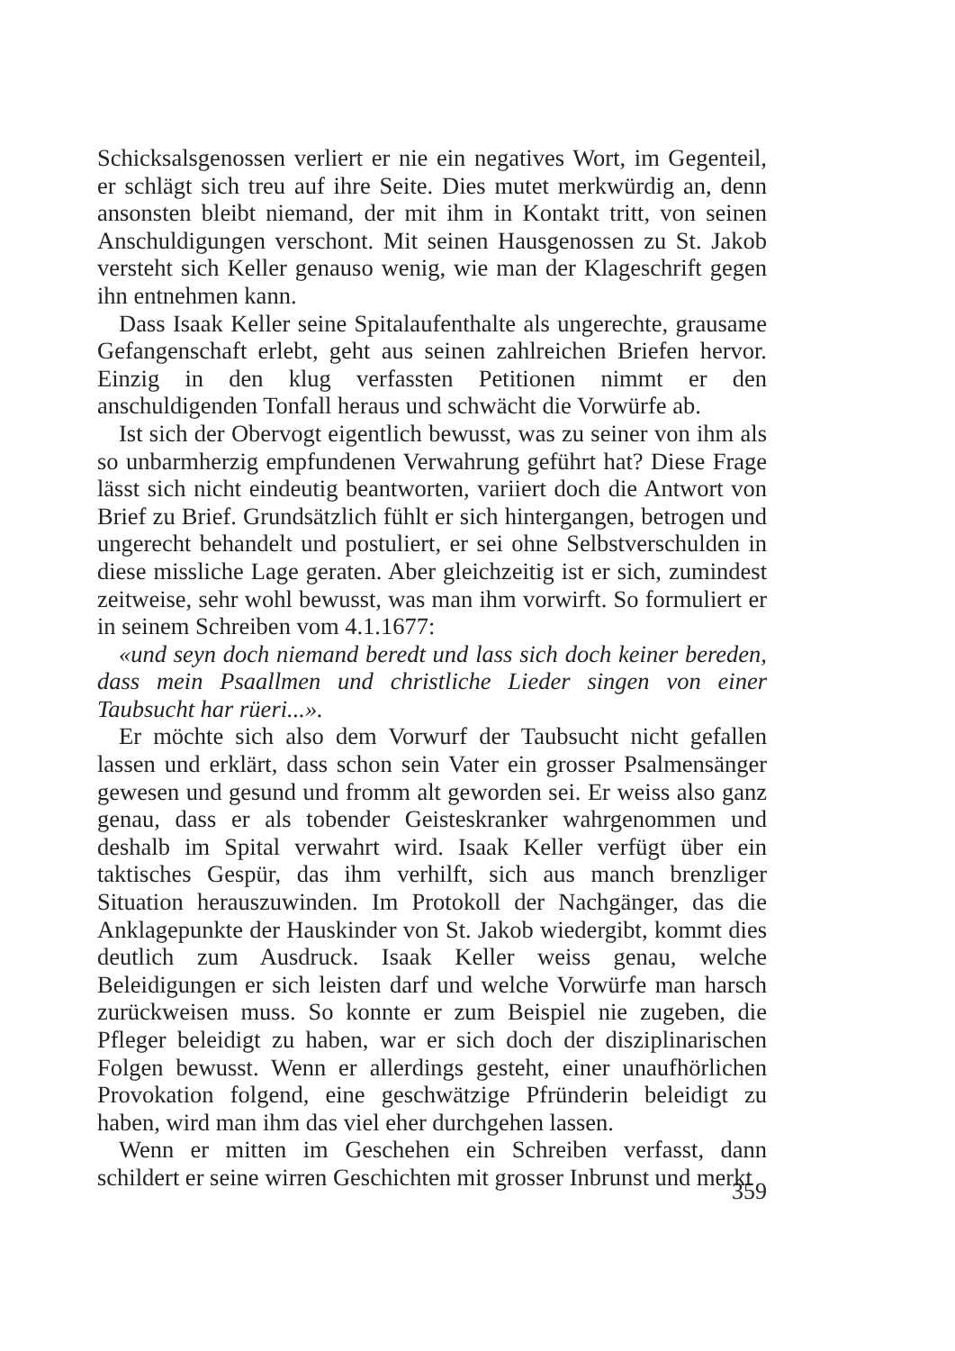Schicksalsgenossen verliert er nie ein negatives Wort, im Gegenteil, er schlägt sich treu auf ihre Seite. Dies mutet merkwürdig an, denn ansonsten bleibt niemand, der mit ihm in Kontakt tritt, von seinen Anschuldigungen verschont. Mit seinen Hausgenossen zu St. Jakob versteht sich Keller genauso wenig, wie man der Klageschrift gegen ihn entnehmen kann.
Dass Isaak Keller seine Spitalaufenthalte als ungerechte, grausame Gefangenschaft erlebt, geht aus seinen zahlreichen Briefen hervor. Einzig in den klug verfassten Petitionen nimmt er den anschuldigenden Tonfall heraus und schwächt die Vorwürfe ab.
Ist sich der Obervogt eigentlich bewusst, was zu seiner von ihm als so unbarmherzig empfundenen Verwahrung geführt hat? Diese Frage lässt sich nicht eindeutig beantworten, variiert doch die Antwort von Brief zu Brief. Grundsätzlich fühlt er sich hintergangen, betrogen und ungerecht behandelt und postuliert, er sei ohne Selbstverschulden in diese missliche Lage geraten. Aber gleichzeitig ist er sich, zumindest zeitweise, sehr wohl bewusst, was man ihm vorwirft. So formuliert er in seinem Schreiben vom 4.1.1677:
«und seyn doch niemand beredt und lass sich doch keiner bereden, dass mein Psaallmen und christliche Lieder singen von einer Taubsucht har rüeri...».
Er möchte sich also dem Vorwurf der Taubsucht nicht gefallen lassen und erklärt, dass schon sein Vater ein grosser Psalmensänger gewesen und gesund und fromm alt geworden sei. Er weiss also ganz genau, dass er als tobender Geisteskranker wahrgenommen und deshalb im Spital verwahrt wird. Isaak Keller verfügt über ein taktisches Gespür, das ihm verhilft, sich aus manch brenzliger Situation herauszuwinden. Im Protokoll der Nachgänger, das die Anklagepunkte der Hauskinder von St. Jakob wiedergibt, kommt dies deutlich zum Ausdruck. Isaak Keller weiss genau, welche Beleidigungen er sich leisten darf und welche Vorwürfe man harsch zurückweisen muss. So konnte er zum Beispiel nie zugeben, die Pfleger beleidigt zu haben, war er sich doch der disziplinarischen Folgen bewusst. Wenn er allerdings gesteht, einer unaufhörlichen Provokation folgend, eine geschwätzige Pfründerin beleidigt zu haben, wird man ihm das viel eher durchgehen lassen.
Wenn er mitten im Geschehen ein Schreiben verfasst, dann schildert er seine wirren Geschichten mit grosser Inbrunst und merkt
359